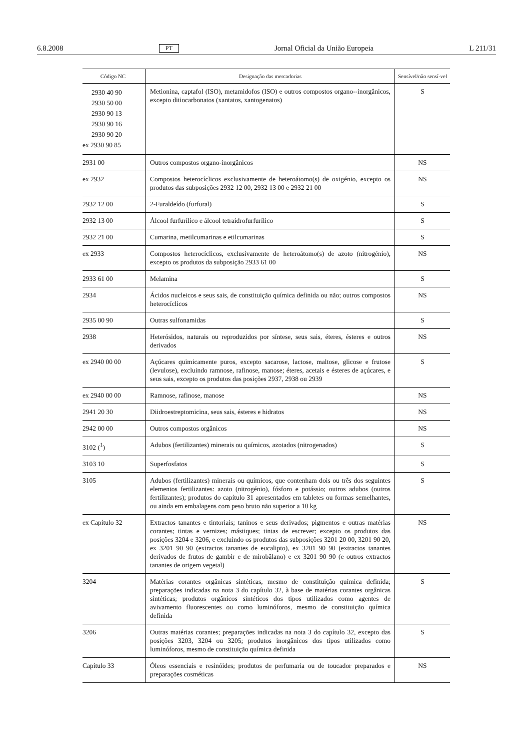6.8.2008 PT Jornal Oficial da União Europeia L 211/31
| Código NC | Designação das mercadorias | Sensível/não sensí-vel |
| --- | --- | --- |
| 2930 40 90 2930 50 00 2930 90 13 2930 90 16 2930 90 20 ex 2930 90 85 | Metionina, captafol (ISO), metamidofos (ISO) e outros compostos organo--inorgânicos, excepto ditiocarbonatos (xantatos, xantogenatos) | S |
| 2931 00 | Outros compostos organo-inorgânicos | NS |
| ex 2932 | Compostos heterocíclicos exclusivamente de heteroátomo(s) de oxigénio, excepto os produtos das subposições 2932 12 00, 2932 13 00 e 2932 21 00 | NS |
| 2932 12 00 | 2-Furaldeído (furfural) | S |
| 2932 13 00 | Álcool furfurílico e álcool tetraidrofurfurílico | S |
| 2932 21 00 | Cumarina, metilcumarinas e etilcumarinas | S |
| ex 2933 | Compostos heterocíclicos, exclusivamente de heteroátomo(s) de azoto (nitrogénio), excepto os produtos da subposição 2933 61 00 | NS |
| 2933 61 00 | Melamina | S |
| 2934 | Ácidos nucleicos e seus sais, de constituição química definida ou não; outros compostos heterocíclicos | NS |
| 2935 00 90 | Outras sulfonamidas | S |
| 2938 | Heterósidos, naturais ou reproduzidos por síntese, seus sais, éteres, ésteres e outros derivados | NS |
| ex 2940 00 00 | Açúcares quimicamente puros, excepto sacarose, lactose, maltose, glicose e frutose (levulose), excluindo ramnose, rafinose, manose; éteres, acetais e ésteres de açúcares, e seus sais, excepto os produtos das posições 2937, 2938 ou 2939 | S |
| ex 2940 00 00 | Ramnose, rafinose, manose | NS |
| 2941 20 30 | Diidroestreptomicina, seus sais, ésteres e hidratos | NS |
| 2942 00 00 | Outros compostos orgânicos | NS |
| 3102 (<sup>1</sup>) | Adubos (fertilizantes) minerais ou químicos, azotados (nitrogenados) | S |
| 3103 10 | Superfosfatos | S |
| 3105 | Adubos (fertilizantes) minerais ou químicos, que contenham dois ou três dos seguintes elementos fertilizantes: azoto (nitrogénio), fósforo e potássio; outros adubos (outros fertilizantes); produtos do capítulo 31 apresentados em tabletes ou formas semelhantes, ou ainda em embalagens com peso bruto não superior a 10 kg | S |
| ex Capítulo 32 | Extractos tanantes e tintoriais; taninos e seus derivados; pigmentos e outras matérias corantes; tintas e vernizes; mástiques; tintas de escrever; excepto os produtos das posições 3204 e 3206, e excluindo os produtos das subposições 3201 20 00, 3201 90 20, ex 3201 90 90 (extractos tanantes de eucalipto), ex 3201 90 90 (extractos tanantes derivados de frutos de gambir e de mirobâlano) e ex 3201 90 90 (e outros extractos tanantes de origem vegetal) | NS |
| 3204 | Matérias corantes orgânicas sintéticas, mesmo de constituição química definida; preparações indicadas na nota 3 do capítulo 32, à base de matérias corantes orgânicas sintéticas; produtos orgânicos sintéticos dos tipos utilizados como agentes de avivamento fluorescentes ou como luminóforos, mesmo de constituição química definida | S |
| 3206 | Outras matérias corantes; preparações indicadas na nota 3 do capítulo 32, excepto das posições 3203, 3204 ou 3205; produtos inorgânicos dos tipos utilizados como luminóforos, mesmo de constituição química definida | S |
| Capítulo 33 | Óleos essenciais e resinóides; produtos de perfumaria ou de toucador preparados e preparações cosméticas | NS |